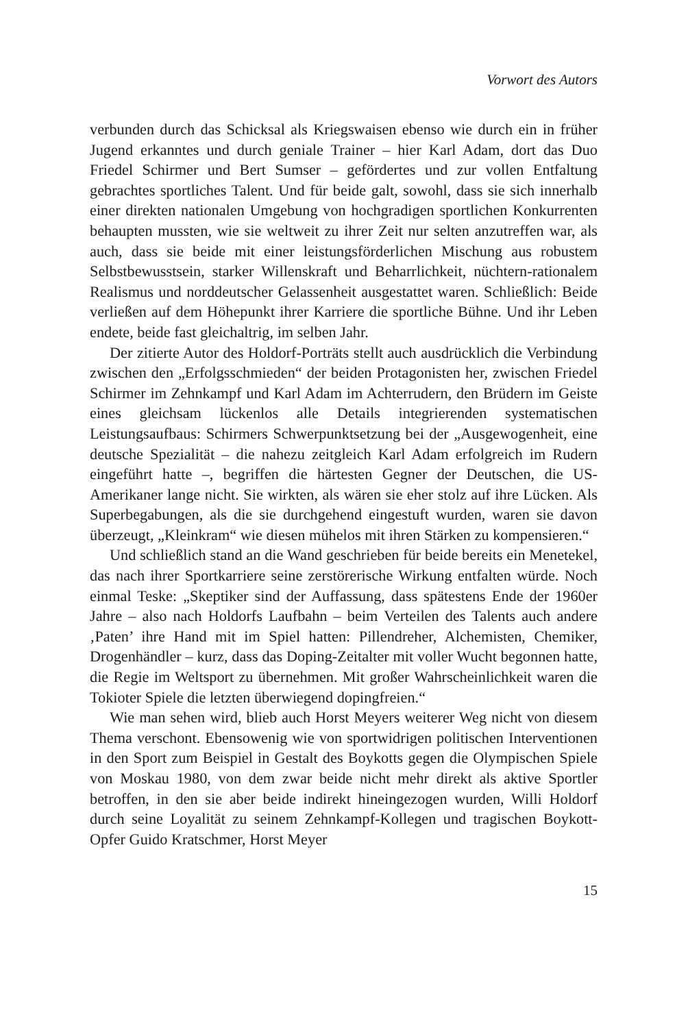Vorwort des Autors
verbunden durch das Schicksal als Kriegswaisen ebenso wie durch ein in früher Jugend erkanntes und durch geniale Trainer – hier Karl Adam, dort das Duo Friedel Schirmer und Bert Sumser – gefördertes und zur vollen Entfaltung gebrachtes sportliches Talent. Und für beide galt, sowohl, dass sie sich innerhalb einer direkten nationalen Umgebung von hochgradigen sportlichen Konkurrenten behaupten mussten, wie sie weltweit zu ihrer Zeit nur selten anzutreffen war, als auch, dass sie beide mit einer leistungsförderlichen Mischung aus robustem Selbstbewusstsein, starker Willenskraft und Beharrlichkeit, nüchtern-rationalem Realismus und norddeutscher Gelassenheit ausgestattet waren. Schließlich: Beide verließen auf dem Höhepunkt ihrer Karriere die sportliche Bühne. Und ihr Leben endete, beide fast gleichaltrig, im selben Jahr.
Der zitierte Autor des Holdorf-Porträts stellt auch ausdrücklich die Verbindung zwischen den „Erfolgsschmieden“ der beiden Protagonisten her, zwischen Friedel Schirmer im Zehnkampf und Karl Adam im Achterrudern, den Brüdern im Geiste eines gleichsam lückenlos alle Details integrierenden systematischen Leistungsaufbaus: Schirmers Schwerpunktsetzung bei der „Ausgewogenheit, eine deutsche Spezialität – die nahezu zeitgleich Karl Adam erfolgreich im Rudern eingeführt hatte –, begriffen die härtesten Gegner der Deutschen, die US-Amerikaner lange nicht. Sie wirkten, als wären sie eher stolz auf ihre Lücken. Als Superbegabungen, als die sie durchgehend eingestuft wurden, waren sie davon überzeugt, „Kleinkram“ wie diesen mühelos mit ihren Stärken zu kompensieren.“
Und schließlich stand an die Wand geschrieben für beide bereits ein Menetekel, das nach ihrer Sportkarriere seine zerstörerische Wirkung entfalten würde. Noch einmal Teske: „Skeptiker sind der Auffassung, dass spätestens Ende der 1960er Jahre – also nach Holdorfs Laufbahn – beim Verteilen des Talents auch andere ‚Paten’ ihre Hand mit im Spiel hatten: Pillendreher, Alchemisten, Chemiker, Drogenhändler – kurz, dass das Doping-Zeitalter mit voller Wucht begonnen hatte, die Regie im Weltsport zu übernehmen. Mit großer Wahrscheinlichkeit waren die Tokioter Spiele die letzten überwiegend dopingfreien.“
Wie man sehen wird, blieb auch Horst Meyers weiterer Weg nicht von diesem Thema verschont. Ebensowenig wie von sportwidrigen politischen Interventionen in den Sport zum Beispiel in Gestalt des Boykotts gegen die Olympischen Spiele von Moskau 1980, von dem zwar beide nicht mehr direkt als aktive Sportler betroffen, in den sie aber beide indirekt hineingezogen wurden, Willi Holdorf durch seine Loyalität zu seinem Zehnkampf-Kollegen und tragischen Boykott-Opfer Guido Kratschmer, Horst Meyer
15